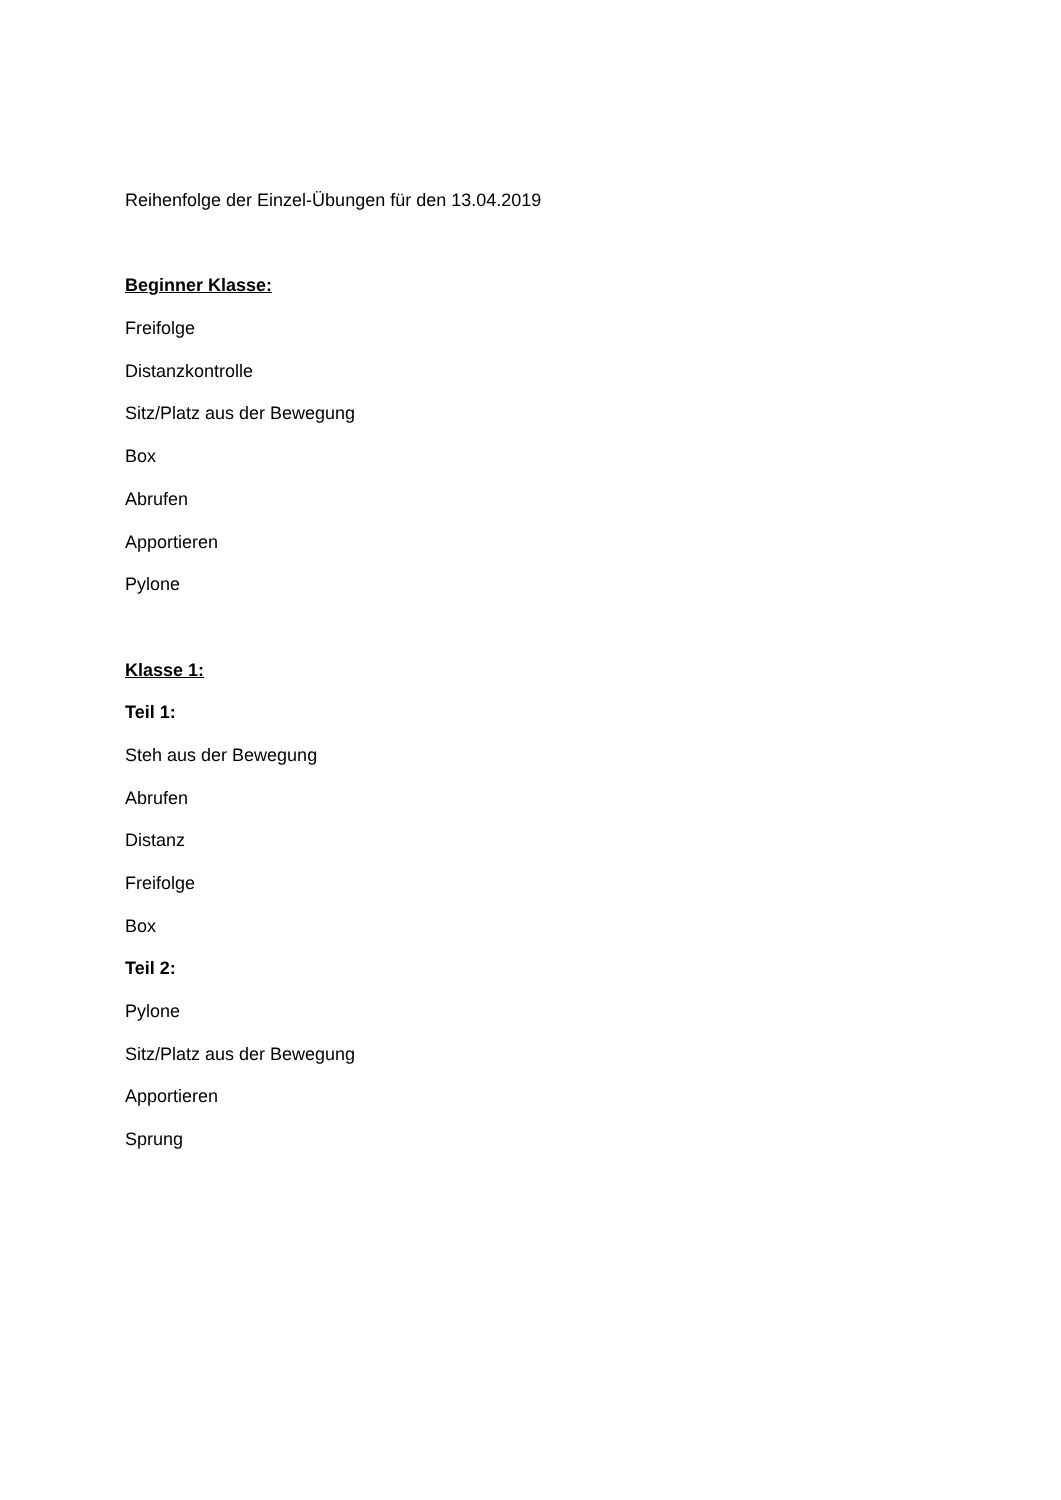Reihenfolge der Einzel-Übungen für den 13.04.2019
Beginner Klasse:
Freifolge
Distanzkontrolle
Sitz/Platz aus der Bewegung
Box
Abrufen
Apportieren
Pylone
Klasse 1:
Teil 1:
Steh aus der Bewegung
Abrufen
Distanz
Freifolge
Box
Teil 2:
Pylone
Sitz/Platz aus der Bewegung
Apportieren
Sprung